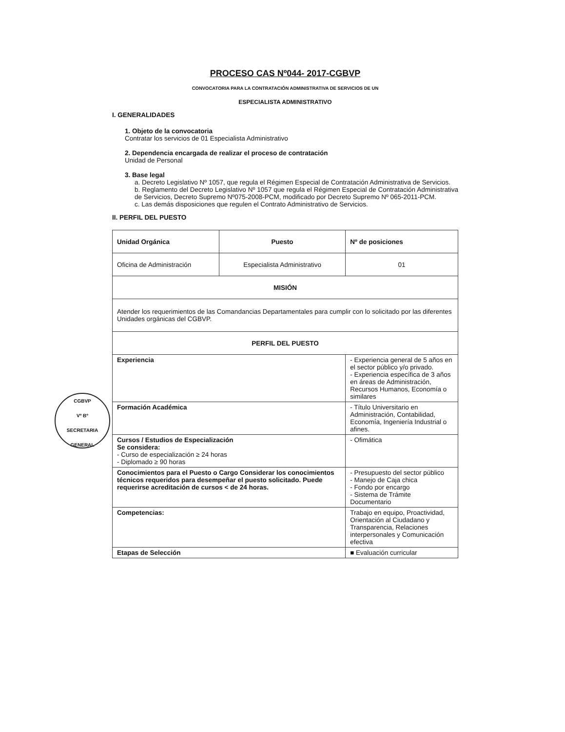CGBVP
Vº Bº
SECRETARIA GENERAL
PROCESO CAS Nº044- 2017-CGBVP
CONVOCATORIA PARA LA CONTRATACIÓN ADMINISTRATIVA DE SERVICIOS DE UN
ESPECIALISTA ADMINISTRATIVO
I. GENERALIDADES
1. Objeto de la convocatoria
Contratar los servicios de 01 Especialista Administrativo
2. Dependencia encargada de realizar el proceso de contratación
Unidad de Personal
3. Base legal
a. Decreto Legislativo Nº 1057, que regula el Régimen Especial de Contratación Administrativa de Servicios.
b. Reglamento del Decreto Legislativo Nº 1057 que regula el Régimen Especial de Contratación Administrativa de Servicios, Decreto Supremo Nº075-2008-PCM, modificado por Decreto Supremo Nº 065-2011-PCM.
c. Las demás disposiciones que regulen el Contrato Administrativo de Servicios.
II. PERFIL DEL PUESTO
| Unidad Orgánica | Puesto | | Nº de posiciones |
| Oficina de Administración | Especialista Administrativo | | 01 |
| MISIÓN | | | |
| Atender los requerimientos de las Comandancias Departamentales para cumplir con lo solicitado por las diferentes Unidades orgánicas del CGBVP. | | | |
| PERFIL DEL PUESTO | | | |
| Experiencia | | - Experiencia general de 5 años en el sector público y/o privado. - Experiencia específica de 3 años en áreas de Administración, Recursos Humanos, Economía o similares | |
| Formación Académica | | - Título Universitario en Administración, Contabilidad, Economía, Ingeniería Industrial o afines. | |
| Cursos / Estudios de Especialización Se considera: - Curso de especialización ≥ 24 horas - Diplomado ≥ 90 horas | | - Ofimática | |
| Conocimientos para el Puesto o Cargo Considerar los conocimientos técnicos requeridos para desempeñar el puesto solicitado. Puede requerirse acreditación de cursos < de 24 horas. | | - Presupuesto del sector público - Manejo de Caja chica - Fondo por encargo - Sistema de Trámite Documentario | |
| Competencias: | | Trabajo en equipo, Proactividad, Orientación al Ciudadano y Transparencia, Relaciones interpersonales y Comunicación efectiva | |
| Etapas de Selección | | ■ Evaluación curricular | |